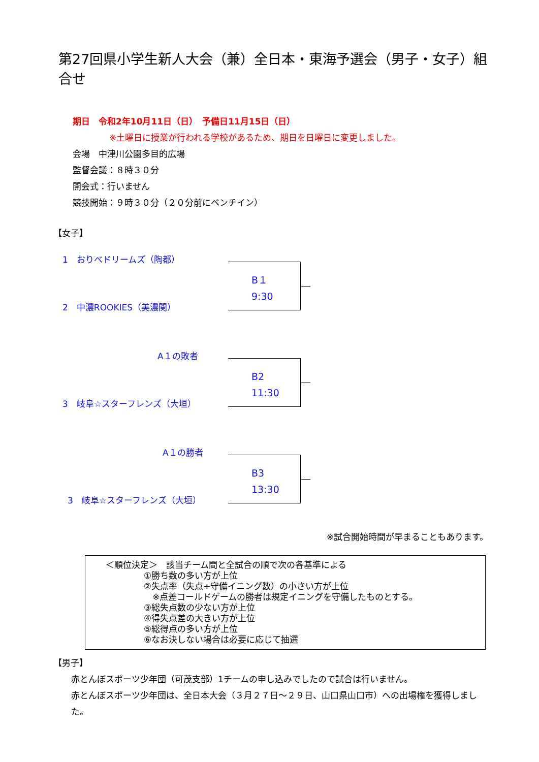第27回県小学生新人大会（兼）全日本・東海予選会（男子・女子）組合せ
期日　令和2年10月11日（日）　予備日11月15日（日）
※土曜日に授業が行われる学校があるため、期日を日曜日に変更しました。
会場　中津川公園多目的広場
監督会議：８時３０分
開会式：行いません
競技開始：９時３０分（２０分前にベンチイン）
【女子】
1　おりべドリームズ（陶都）
B１
9:30
2　中濃ROOKIES（美濃関）
A１の敗者
B2
11:30
3　岐阜☆スターフレンズ（大垣）
A１の勝者
B3
13:30
3　岐阜☆スターフレンズ（大垣）
※試合開始時間が早まることもあります。
＜順位決定＞　該当チーム間と全試合の順で次の各基準による
①勝ち数の多い方が上位
②失点率（失点÷守備イニング数）の小さい方が上位
　※点差コールドゲームの勝者は規定イニングを守備したものとする。
③総失点数の少ない方が上位
④得失点差の大きい方が上位
⑤総得点の多い方が上位
⑥なお決しない場合は必要に応じて抽選
【男子】
赤とんぼスポーツ少年団（可茂支部）1チームの申し込みでしたので試合は行いません。
赤とんぼスポーツ少年団は、全日本大会（３月２７日～２９日、山口県山口市）への出場権を獲得しました。